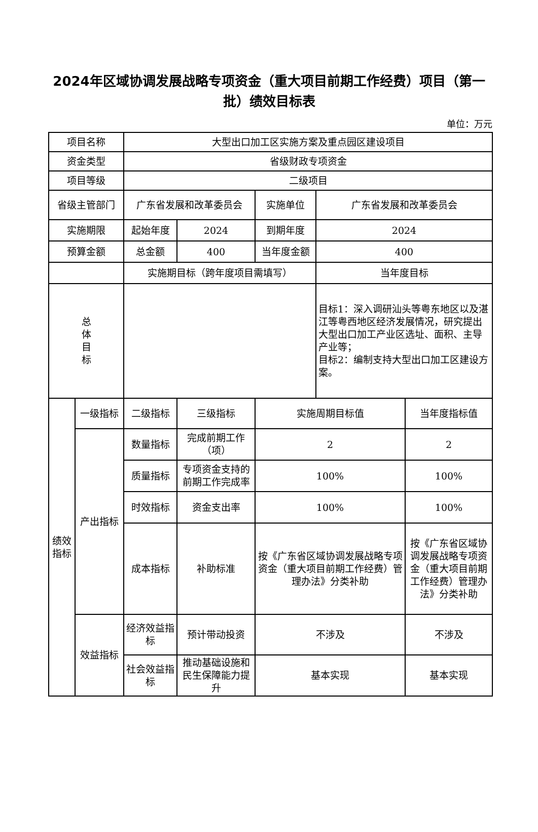2024年区域协调发展战略专项资金（重大项目前期工作经费）项目（第一批）绩效目标表
单位：万元
| 项目名称 | | 大型出口加工区实施方案及重点园区建设项目 | | | | |
| 资金类型 | | 省级财政专项资金 | | | | |
| 项目等级 | | 二级项目 | | | | |
| 省级主管部门 | | 广东省发展和改革委员会 | | 实施单位 | 广东省发展和改革委员会 | |
| 实施期限 | | 起始年度 | 2024 | 到期年度 | 2024 | |
| 预算金额 | | 总金额 | 400 | 当年度金额 | 400 | |
| | | 实施期目标（跨年度项目需填写） | | | 当年度目标 | |
| 总 体 目 标 | | | | | 目标1：深入调研汕头等粤东地区以及湛江等粤西地区经济发展情况，研究提出大型出口加工产业区选址、面积、主导产业等； 目标2：编制支持大型出口加工区建设方案。 | |
| 绩效 指标 | 一级指标 | 二级指标 | 三级指标 | 实施周期目标值 | | 当年度指标值 |
| | 产出指标 | 数量指标 | 完成前期工作（项） | 2 | | 2 |
| | | 质量指标 | 专项资金支持的前期工作完成率 | 100% | | 100% |
| | | 时效指标 | 资金支出率 | 100% | | 100% |
| | | 成本指标 | 补助标准 | 按《广东省区域协调发展战略专项资金（重大项目前期工作经费）管理办法》分类补助 | | 按《广东省区域协调发展战略专项资金（重大项目前期工作经费）管理办法》分类补助 |
| | 效益指标 | 经济效益指标 | 预计带动投资 | 不涉及 | | 不涉及 |
| | | 社会效益指标 | 推动基础设施和民生保障能力提升 | 基本实现 | | 基本实现 |